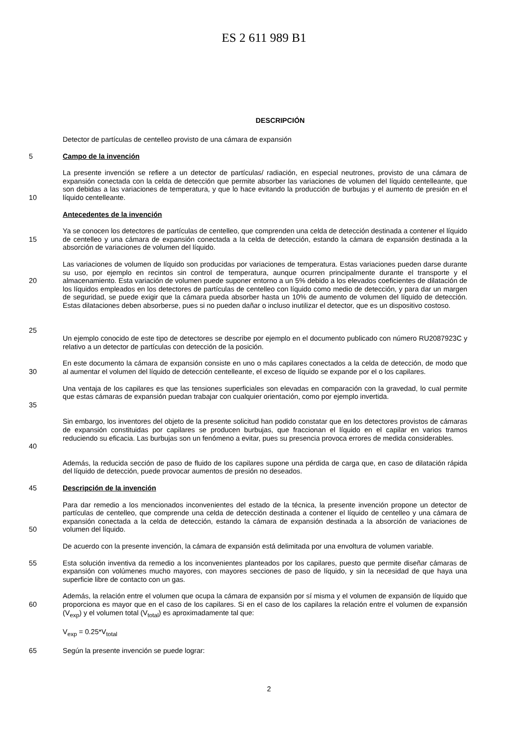ES 2 611 989 B1
DESCRIPCIÓN
Detector de partículas de centelleo provisto de una cámara de expansión
5 Campo de la invención
10 La presente invención se refiere a un detector de partículas/ radiación, en especial neutrones, provisto de una cámara de expansión conectada con la celda de detección que permite absorber las variaciones de volumen del líquido centelleante, que son debidas a las variaciones de temperatura, y que lo hace evitando la producción de burbujas y el aumento de presión en el líquido centelleante.
Antecedentes de la invención
15 Ya se conocen los detectores de partículas de centelleo, que comprenden una celda de detección destinada a contener el líquido de centelleo y una cámara de expansión conectada a la celda de detección, estando la cámara de expansión destinada a la absorción de variaciones de volumen del líquido.
20
25
Las variaciones de volumen de líquido son producidas por variaciones de temperatura. Estas variaciones pueden darse durante su uso, por ejemplo en recintos sin control de temperatura, aunque ocurren principalmente durante el transporte y el almacenamiento. Esta variación de volumen puede suponer entorno a un 5% debido a los elevados coeficientes de dilatación de los líquidos empleados en los detectores de partículas de centelleo con líquido como medio de detección, y para dar un margen de seguridad, se puede exigir que la cámara pueda absorber hasta un 10% de aumento de volumen del líquido de detección. Estas dilataciones deben absorberse, pues si no pueden dañar o incluso inutilizar el detector, que es un dispositivo costoso.
Un ejemplo conocido de este tipo de detectores se describe por ejemplo en el documento publicado con número RU2087923C y relativo a un detector de partículas con detección de la posición.
30 En este documento la cámara de expansión consiste en uno o más capilares conectados a la celda de detección, de modo que al aumentar el volumen del líquido de detección centelleante, el exceso de líquido se expande por el o los capilares.
35 Una ventaja de los capilares es que las tensiones superficiales son elevadas en comparación con la gravedad, lo cual permite que estas cámaras de expansión puedan trabajar con cualquier orientación, como por ejemplo invertida.
40 Sin embargo, los inventores del objeto de la presente solicitud han podido constatar que en los detectores provistos de cámaras de expansión constituidas por capilares se producen burbujas, que fraccionan el líquido en el capilar en varios tramos reduciendo su eficacia. Las burbujas son un fenómeno a evitar, pues su presencia provoca errores de medida considerables.
Además, la reducida sección de paso de fluido de los capilares supone una pérdida de carga que, en caso de dilatación rápida del líquido de detección, puede provocar aumentos de presión no deseados.
45 Descripción de la invención
50 Para dar remedio a los mencionados inconvenientes del estado de la técnica, la presente invención propone un detector de partículas de centelleo, que comprende una celda de detección destinada a contener el líquido de centelleo y una cámara de expansión conectada a la celda de detección, estando la cámara de expansión destinada a la absorción de variaciones de volumen del líquido.
De acuerdo con la presente invención, la cámara de expansión está delimitada por una envoltura de volumen variable.
55 Esta solución inventiva da remedio a los inconvenientes planteados por los capilares, puesto que permite diseñar cámaras de expansión con volúmenes mucho mayores, con mayores secciones de paso de líquido, y sin la necesidad de que haya una superficie libre de contacto con un gas.
60 Además, la relación entre el volumen que ocupa la cámara de expansión por sí misma y el volumen de expansión de líquido que proporciona es mayor que en el caso de los capilares. Si en el caso de los capilares la relación entre el volumen de expansión (V<sub>exp</sub>) y el volumen total (V<sub>total</sub>) es aproximadamente tal que:
V<sub>exp</sub> = 0.25*V<sub>total</sub>
65 Según la presente invención se puede lograr:
2